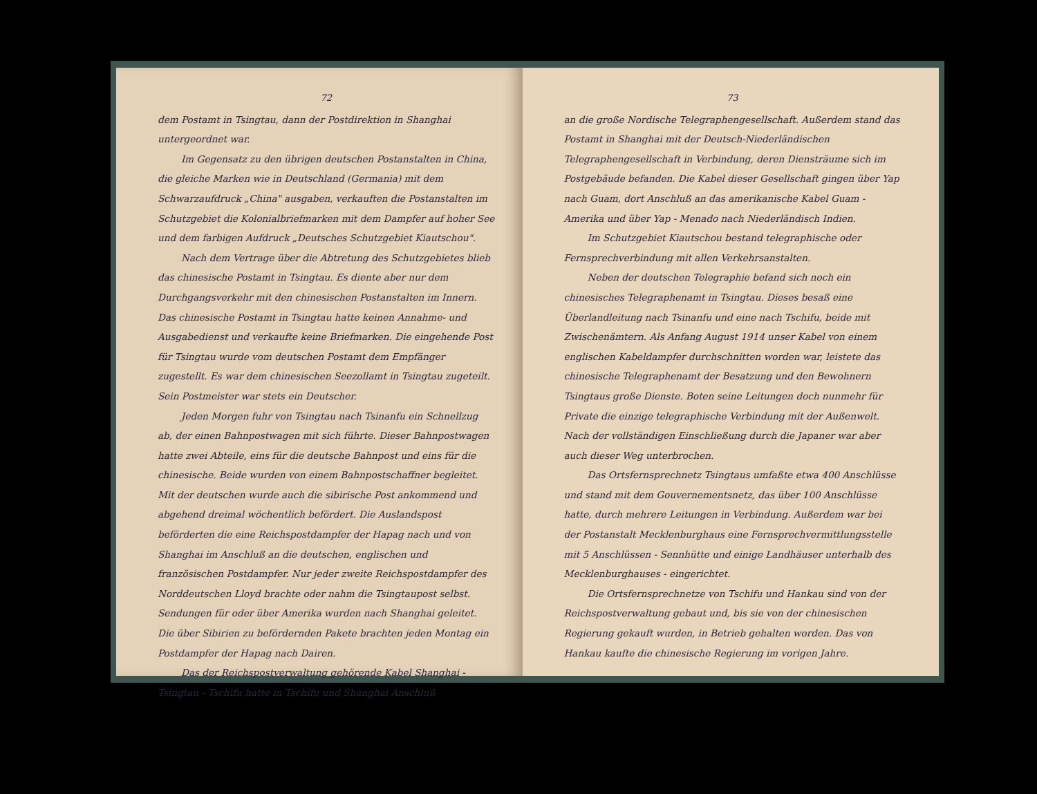72
dem Postamt in Tsingtau, dann der Postdirektion in Shanghai untergeordnet war.
Im Gegensatz zu den übrigen deutschen Postanstalten in China, die gleiche Marken wie in Deutschland (Germania) mit dem Schwarzaufdruck „China" ausgaben, verkauften die Postanstalten im Schutzgebiet die Kolonialbriefmarken mit dem Dampfer auf hoher See und dem farbigen Aufdruck „Deutsches Schutzgebiet Kiautschou".
Nach dem Vertrage über die Abtretung des Schutzgebietes blieb das chinesische Postamt in Tsingtau. Es diente aber nur dem Durchgangsverkehr mit den chinesischen Postanstalten im Innern. Das chinesische Postamt in Tsingtau hatte keinen Annahme- und Ausgabedienst und verkaufte keine Briefmarken. Die eingehende Post für Tsingtau wurde vom deutschen Postamt dem Empfänger zugestellt. Es war dem chinesischen Seezollamt in Tsingtau zugeteilt. Sein Postmeister war stets ein Deutscher.
Jeden Morgen fuhr von Tsingtau nach Tsinanfu ein Schnellzug ab, der einen Bahnpostwagen mit sich führte. Dieser Bahnpostwagen hatte zwei Abteile, eins für die deutsche Bahnpost und eins für die chinesische. Beide wurden von einem Bahnpostschaffner begleitet. Mit der deutschen wurde auch die sibirische Post ankommend und abgehend dreimal wöchentlich befördert. Die Auslandspost beförderten die eine Reichspostdampfer der Hapag nach und von Shanghai im Anschluß an die deutschen, englischen und französischen Postdampfer. Nur jeder zweite Reichspostdampfer des Norddeutschen Lloyd brachte oder nahm die Tsingtaupost selbst. Sendungen für oder über Amerika wurden nach Shanghai geleitet. Die über Sibirien zu befördernden Pakete brachten jeden Montag ein Postdampfer der Hapag nach Dairen.
Das der Reichspostverwaltung gehörende Kabel Shanghai - Tsingtau - Tschifu hatte in Tschifu und Shanghai Anschluß
73
an die große Nordische Telegraphengesellschaft. Außerdem stand das Postamt in Shanghai mit der Deutsch-Niederländischen Telegraphengesellschaft in Verbindung, deren Diensträume sich im Postgebäude befanden. Die Kabel dieser Gesellschaft gingen über Yap nach Guam, dort Anschluß an das amerikanische Kabel Guam - Amerika und über Yap - Menado nach Niederländisch Indien.
Im Schutzgebiet Kiautschou bestand telegraphische oder Fernsprechverbindung mit allen Verkehrsanstalten.
Neben der deutschen Telegraphie befand sich noch ein chinesisches Telegraphenamt in Tsingtau. Dieses besaß eine Überlandleitung nach Tsinanfu und eine nach Tschifu, beide mit Zwischenämtern. Als Anfang August 1914 unser Kabel von einem englischen Kabeldampfer durchschnitten worden war, leistete das chinesische Telegraphenamt der Besatzung und den Bewohnern Tsingtaus große Dienste. Boten seine Leitungen doch nunmehr für Private die einzige telegraphische Verbindung mit der Außenwelt. Nach der vollständigen Einschließung durch die Japaner war aber auch dieser Weg unterbrochen.
Das Ortsfernsprechnetz Tsingtaus umfaßte etwa 400 Anschlüsse und stand mit dem Gouvernementsnetz, das über 100 Anschlüsse hatte, durch mehrere Leitungen in Verbindung. Außerdem war bei der Postanstalt Mecklenburghaus eine Fernsprechvermittlungsstelle mit 5 Anschlüssen - Sennhütte und einige Landhäuser unterhalb des Mecklenburghauses - eingerichtet.
Die Ortsfernsprechnetze von Tschifu und Hankau sind von der Reichspostverwaltung gebaut und, bis sie von der chinesischen Regierung gekauft wurden, in Betrieb gehalten worden. Das von Hankau kaufte die chinesische Regierung im vorigen Jahre.